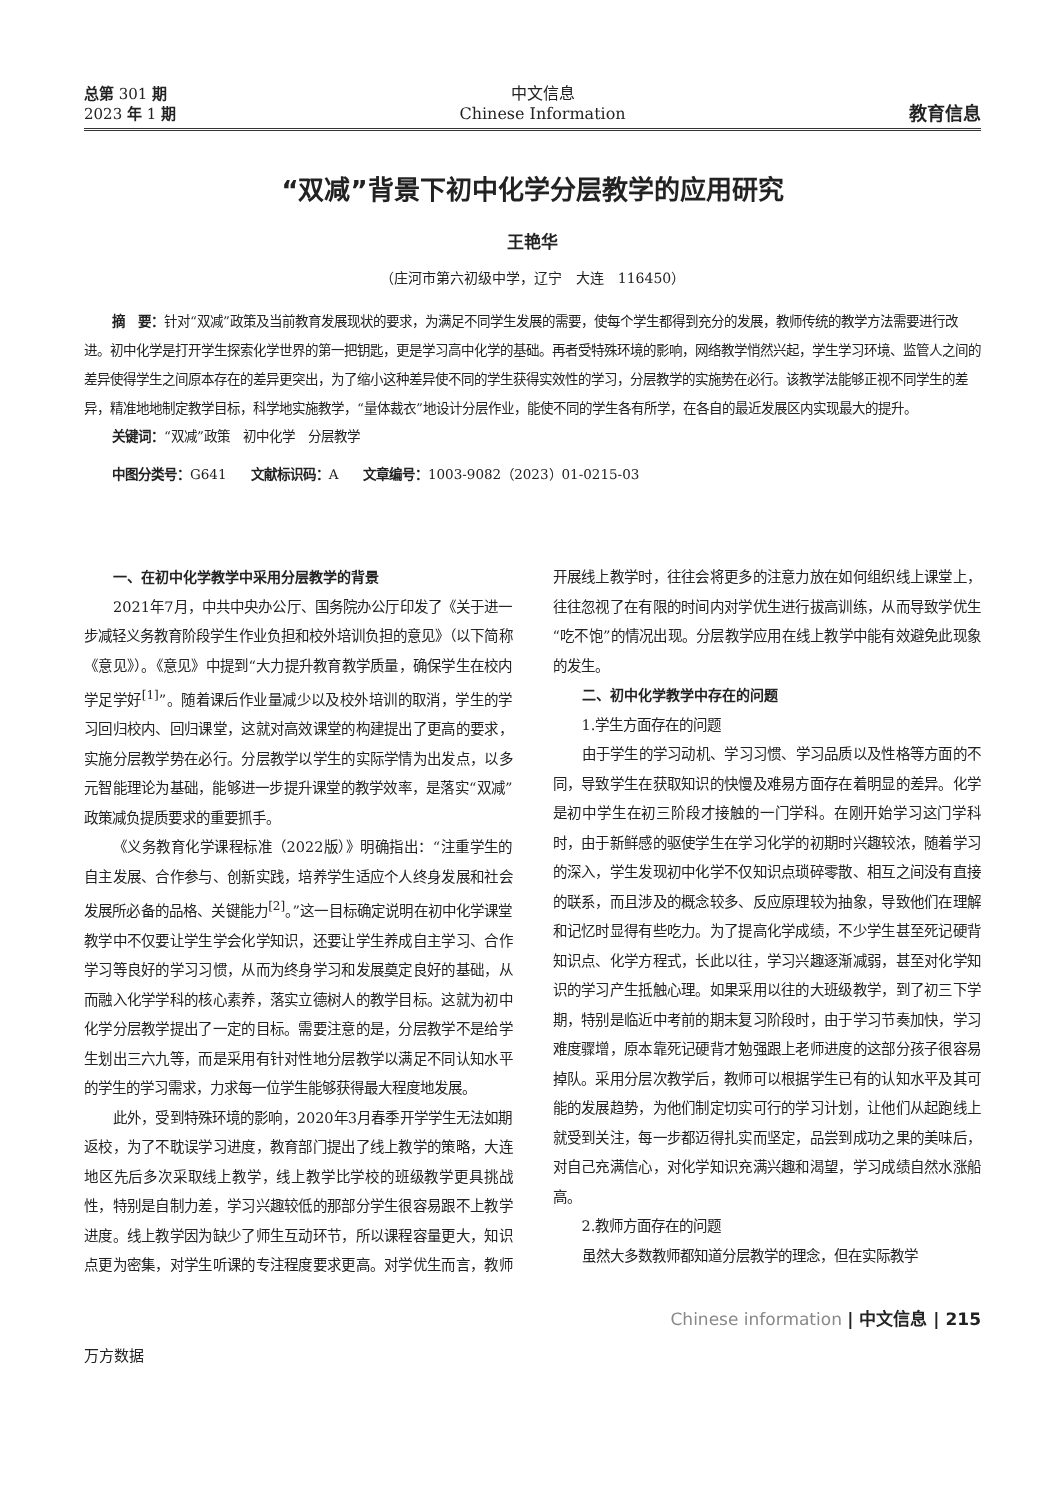总第 301 期
2023 年 1 期
中文信息
Chinese Information
教育信息
“双减”背景下初中化学分层教学的应用研究
王艳华
（庄河市第六初级中学，辽宁　大连　116450）
摘　要：针对“双减”政策及当前教育发展现状的要求，为满足不同学生发展的需要，使每个学生都得到充分的发展，教师传统的教学方法需要进行改进。初中化学是打开学生探索化学世界的第一把钥匙，更是学习高中化学的基础。再者受特殊环境的影响，网络教学悄然兴起，学生学习环境、监管人之间的差异使得学生之间原本存在的差异更突出，为了缩小这种差异使不同的学生获得实效性的学习，分层教学的实施势在必行。该教学法能够正视不同学生的差异，精准地地制定教学目标，科学地实施教学，“量体裁衣”地设计分层作业，能使不同的学生各有所学，在各自的最近发展区内实现最大的提升。
关键词：“双减”政策　初中化学　分层教学
中图分类号：G641 文献标识码：A 文章编号：1003-9082（2023）01-0215-03
一、在初中化学教学中采用分层教学的背景
2021年7月，中共中央办公厅、国务院办公厅印发了《关于进一步减轻义务教育阶段学生作业负担和校外培训负担的意见》（以下简称《意见》）。《意见》中提到“大力提升教育教学质量，确保学生在校内学足学好<sup>[1]</sup>”。随着课后作业量减少以及校外培训的取消，学生的学习回归校内、回归课堂，这就对高效课堂的构建提出了更高的要求，实施分层教学势在必行。分层教学以学生的实际学情为出发点，以多元智能理论为基础，能够进一步提升课堂的教学效率，是落实“双减”政策减负提质要求的重要抓手。
《义务教育化学课程标准（2022版）》明确指出：“注重学生的自主发展、合作参与、创新实践，培养学生适应个人终身发展和社会发展所必备的品格、关键能力<sup>[2]</sup>。”这一目标确定说明在初中化学课堂教学中不仅要让学生学会化学知识，还要让学生养成自主学习、合作学习等良好的学习习惯，从而为终身学习和发展奠定良好的基础，从而融入化学学科的核心素养，落实立德树人的教学目标。这就为初中化学分层教学提出了一定的目标。需要注意的是，分层教学不是给学生划出三六九等，而是采用有针对性地分层教学以满足不同认知水平的学生的学习需求，力求每一位学生能够获得最大程度地发展。
此外，受到特殊环境的影响，2020年3月春季开学学生无法如期返校，为了不耽误学习进度，教育部门提出了线上教学的策略，大连地区先后多次采取线上教学，线上教学比学校的班级教学更具挑战性，特别是自制力差，学习兴趣较低的那部分学生很容易跟不上教学进度。线上教学因为缺少了师生互动环节，所以课程容量更大，知识点更为密集，对学生听课的专注程度要求更高。对学优生而言，教师开展线上教学时，往往会将更多的注意力放在如何组织线上课堂上，往往忽视了在有限的时间内对学优生进行拔高训练，从而导致学优生“吃不饱”的情况出现。分层教学应用在线上教学中能有效避免此现象的发生。
二、初中化学教学中存在的问题
1.学生方面存在的问题
由于学生的学习动机、学习习惯、学习品质以及性格等方面的不同，导致学生在获取知识的快慢及难易方面存在着明显的差异。化学是初中学生在初三阶段才接触的一门学科。在刚开始学习这门学科时，由于新鲜感的驱使学生在学习化学的初期时兴趣较浓，随着学习的深入，学生发现初中化学不仅知识点琐碎零散、相互之间没有直接的联系，而且涉及的概念较多、反应原理较为抽象，导致他们在理解和记忆时显得有些吃力。为了提高化学成绩，不少学生甚至死记硬背知识点、化学方程式，长此以往，学习兴趣逐渐减弱，甚至对化学知识的学习产生抵触心理。如果采用以往的大班级教学，到了初三下学期，特别是临近中考前的期末复习阶段时，由于学习节奏加快，学习难度骤增，原本靠死记硬背才勉强跟上老师进度的这部分孩子很容易掉队。采用分层次教学后，教师可以根据学生已有的认知水平及其可能的发展趋势，为他们制定切实可行的学习计划，让他们从起跑线上就受到关注，每一步都迈得扎实而坚定，品尝到成功之果的美味后，对自己充满信心，对化学知识充满兴趣和渴望，学习成绩自然水涨船高。
2.教师方面存在的问题
虽然大多数教师都知道分层教学的理念，但在实际教学
Chinese information | 中文信息 | 215
万方数据